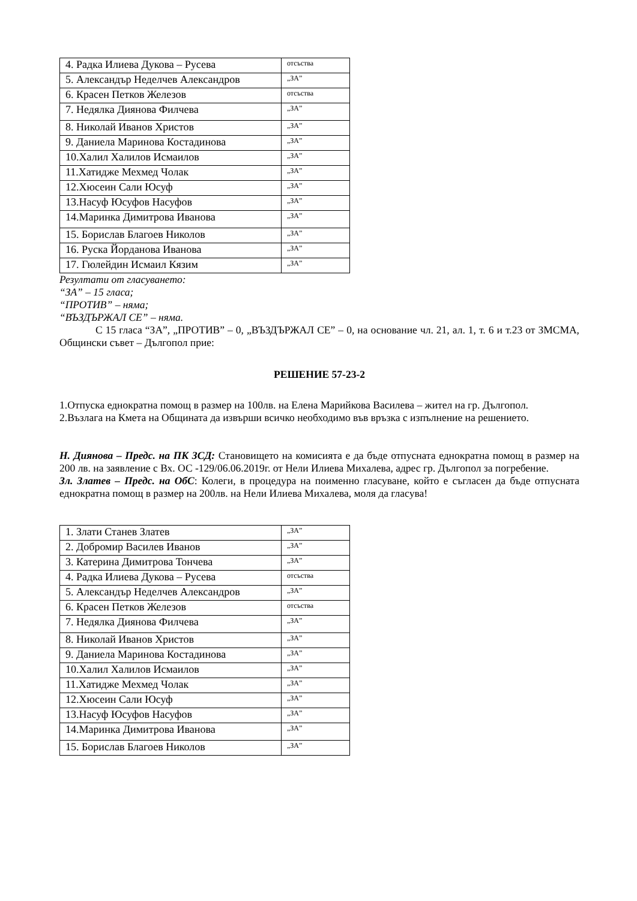| 4. Радка Илиева Дукова – Русева | отсъства |
| 5. Александър Неделчев Александров | „ЗА” |
| 6. Красен Петков Железов | отсъства |
| 7. Недялка Диянова Филчева | „ЗА” |
| 8. Николай Иванов Христов | „ЗА” |
| 9. Даниела Маринова Костадинова | „ЗА” |
| 10.Халил Халилов Исмаилов | „ЗА” |
| 11.Хатидже Мехмед Чолак | „ЗА” |
| 12.Хюсеин Сали Юсуф | „ЗА” |
| 13.Насуф Юсуфов Насуфов | „ЗА” |
| 14.Маринка Димитрова Иванова | „ЗА” |
| 15. Борислав Благоев Николов | „ЗА” |
| 16. Руска Йорданова Иванова | „ЗА” |
| 17. Гюлейдин Исмаил Кязим | „ЗА” |
Резултати от гласуването:
“ЗА” – 15 гласа;
“ПРОТИВ” – няма;
“ВЪЗДЪРЖАЛ СЕ” – няма.
С 15 гласа “ЗА”, „ПРОТИВ” – 0, „ВЪЗДЪРЖАЛ СЕ” – 0, на основание чл. 21, ал. 1, т. 6 и т.23 от ЗМСМА, Общински съвет – Дългопол прие:
РЕШЕНИЕ 57-23-2
1.Отпуска еднократна помощ в размер на 100лв. на Елена Марийкова Василева – жител на гр. Дългопол.
2.Възлага на Кмета на Общината да извърши всичко необходимо във връзка с изпълнение на решението.
Н. Диянова – Предс. на ПК ЗСД: Становището на комисията е да бъде отпусната еднократна помощ в размер на 200 лв. на заявление с Вх. ОС -129/06.06.2019г. от Нели Илиева Михалева, адрес гр. Дългопол за погребение.
Зл. Златев – Предс. на ОбС: Колеги, в процедура на поименно гласуване, който е съгласен да бъде отпусната еднократна помощ в размер на 200лв. на Нели Илиева Михалева, моля да гласува!
| 1. Злати Станев Златев | „ЗА” |
| 2. Добромир Василев Иванов | „ЗА” |
| 3. Катерина Димитрова Тончева | „ЗА” |
| 4. Радка Илиева Дукова – Русева | отсъства |
| 5. Александър Неделчев Александров | „ЗА” |
| 6. Красен Петков Железов | отсъства |
| 7. Недялка Диянова Филчева | „ЗА” |
| 8. Николай Иванов Христов | „ЗА” |
| 9. Даниела Маринова Костадинова | „ЗА” |
| 10.Халил Халилов Исмаилов | „ЗА” |
| 11.Хатидже Мехмед Чолак | „ЗА” |
| 12.Хюсеин Сали Юсуф | „ЗА” |
| 13.Насуф Юсуфов Насуфов | „ЗА” |
| 14.Маринка Димитрова Иванова | „ЗА” |
| 15. Борислав Благоев Николов | „ЗА” |